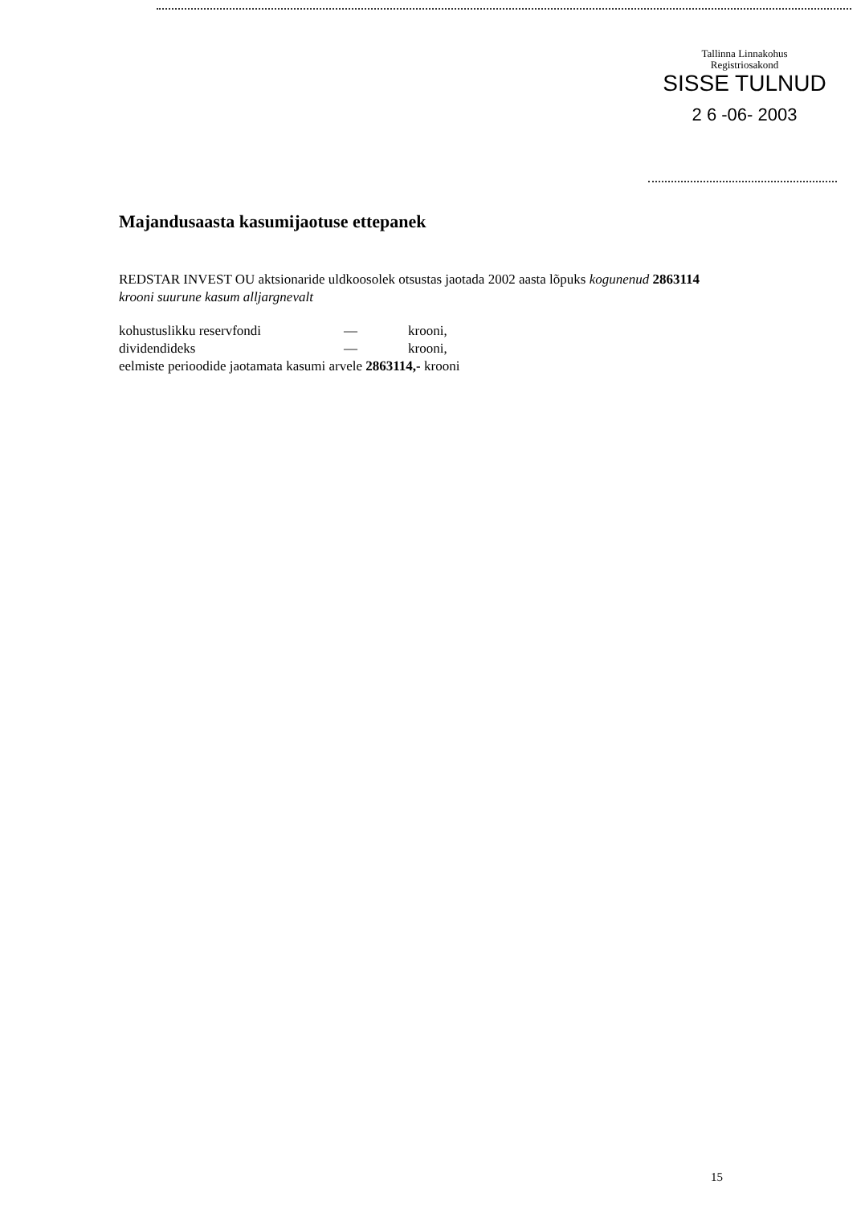Tallinna Linnakohus
Registriosakond
SISSE TULNUD
2 6 -06- 2003
Majandusaasta kasumijaotuse ettepanek
REDSTAR INVEST OU aktsionaride uldkoosolek otsustas jaotada 2002 aasta lõpuks kogunenud 2863114 krooni suurune kasum alljargnevalt
kohustuslikku reservfondi — krooni,
dividendideks — krooni,
eelmiste perioodide jaotamata kasumi arvele 2863114,- krooni
15